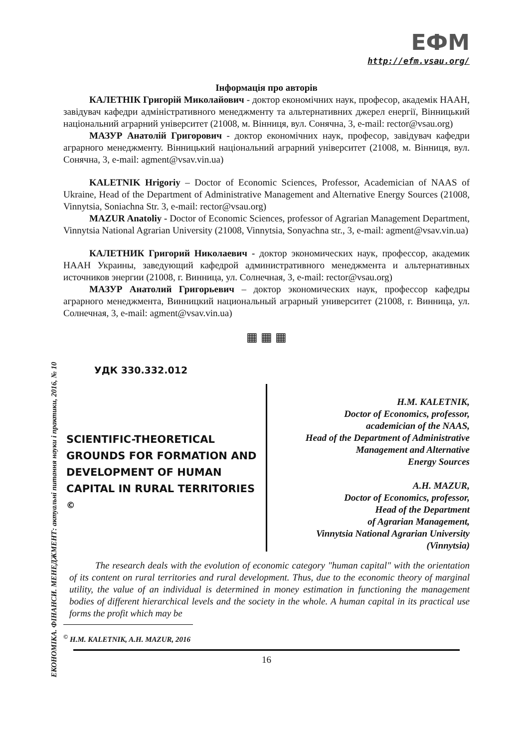ЕКОНОМІКА. ФІНАНСИ. МЕНЕДЖМЕНТ: актуальні питання науки і практики, 2016, № 10
ЕФМ
http://efm.vsau.org/
Інформація про авторів
КАЛЕТНІК Григорій Миколайович - доктор економічних наук, професор, академік НААН, завідувач кафедри адміністративного менеджменту та альтернативних джерел енергії, Вінницький національний аграрний університет (21008, м. Вінниця, вул. Сонячна, 3, e-mail: rector@vsau.org)
МАЗУР Анатолій Григорович - доктор економічних наук, професор, завідувач кафедри аграрного менеджменту. Вінницький національний аграрний університет (21008, м. Вінниця, вул. Сонячна, 3, e-mail: agment@vsav.vin.ua)
KALETNIK Hrigoriy – Doctor of Economic Sciences, Professor, Academician of NAAS of Ukraine, Head of the Department of Administrative Management and Alternative Energy Sources (21008, Vinnytsia, Soniachna Str. 3, e-mail: rector@vsau.org)
MAZUR Anatoliy - Doctor of Economic Sciences, professor of Agrarian Management Department, Vinnytsia National Agrarian University (21008, Vinnytsia, Sonyachna str., 3, e-mail: agment@vsav.vin.ua)
КАЛЕТНИК Григорий Николаевич - доктор экономических наук, профессор, академик НААН Украины, заведующий кафедрой административного менеджмента и альтернативных источников энергии (21008, г. Винница, ул. Солнечная, 3, e-mail: rector@vsau.org)
МАЗУР Анатолий Григорьевич – доктор экономических наук, профессор кафедры аграрного менеджмента, Винницкий национальный аграрный университет (21008, г. Винница, ул. Солнечная, 3, e-mail: agment@vsav.vin.ua)
▦ ▦ ▦
УДК 330.332.012
SCIENTIFIC-THEORETICAL GROUNDS FOR FORMATION AND DEVELOPMENT OF HUMAN CAPITAL IN RURAL TERRITORIES <sup>©</sup>
H.M. KALETNIK,
Doctor of Economics, professor,
academician of the NAAS,
Head of the Department of Administrative
Management and Alternative
Energy Sources
A.H. MAZUR,
Doctor of Economics, professor,
Head of the Department
of Agrarian Management,
Vinnytsia National Agrarian University
(Vinnytsia)
The research deals with the evolution of economic category "human capital" with the orientation of its content on rural territories and rural development. Thus, due to the economic theory of marginal utility, the value of an individual is determined in money estimation in functioning the management bodies of different hierarchical levels and the society in the whole. A human capital in its practical use forms the profit which may be
<sup>©</sup> H.M. KALETNIK, A.H. MAZUR, 2016
16